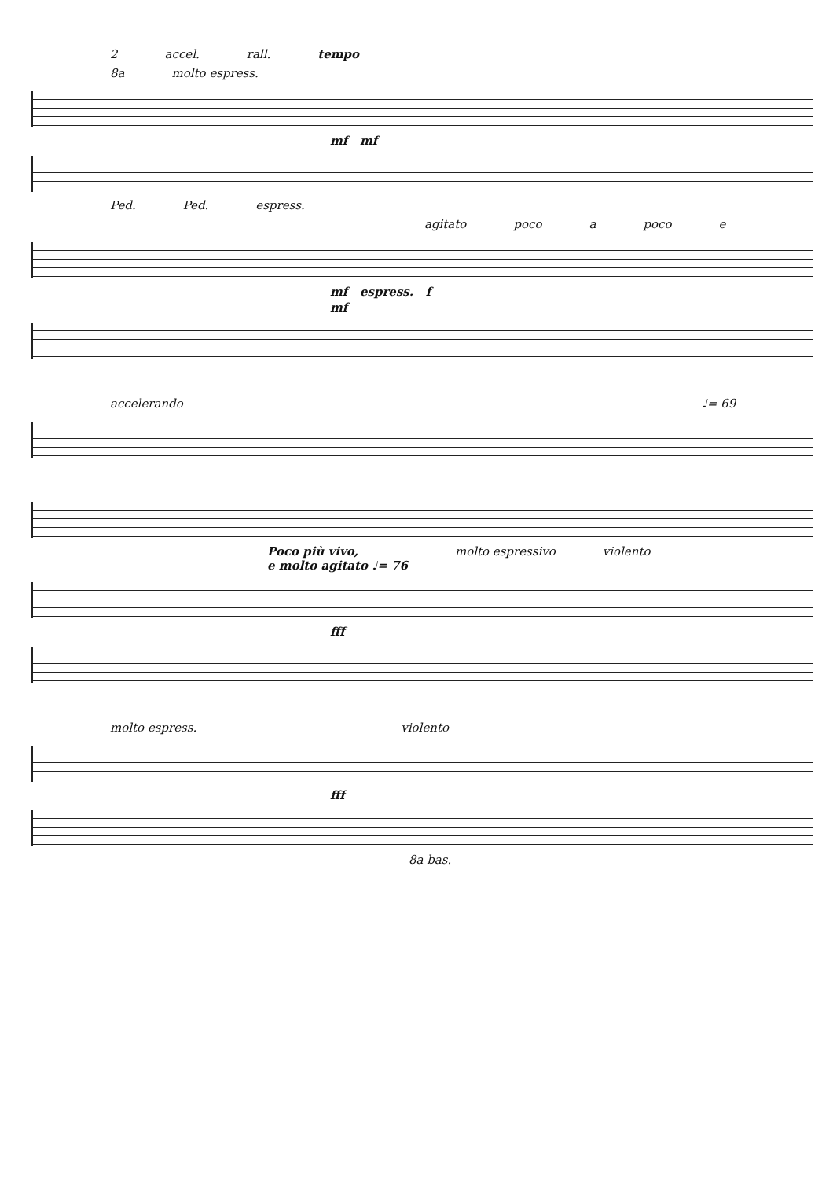2 accel. rall. tempo
8a molto espress.
mf mf
Ped. Ped. espress.
agitato poco a poco e
mf espress. f
mf
accelerando ♩= 69
Poco più vivo,
e molto agitato ♩= 76 molto espressivo violento
fff
molto espress. violento
fff
8a bas.